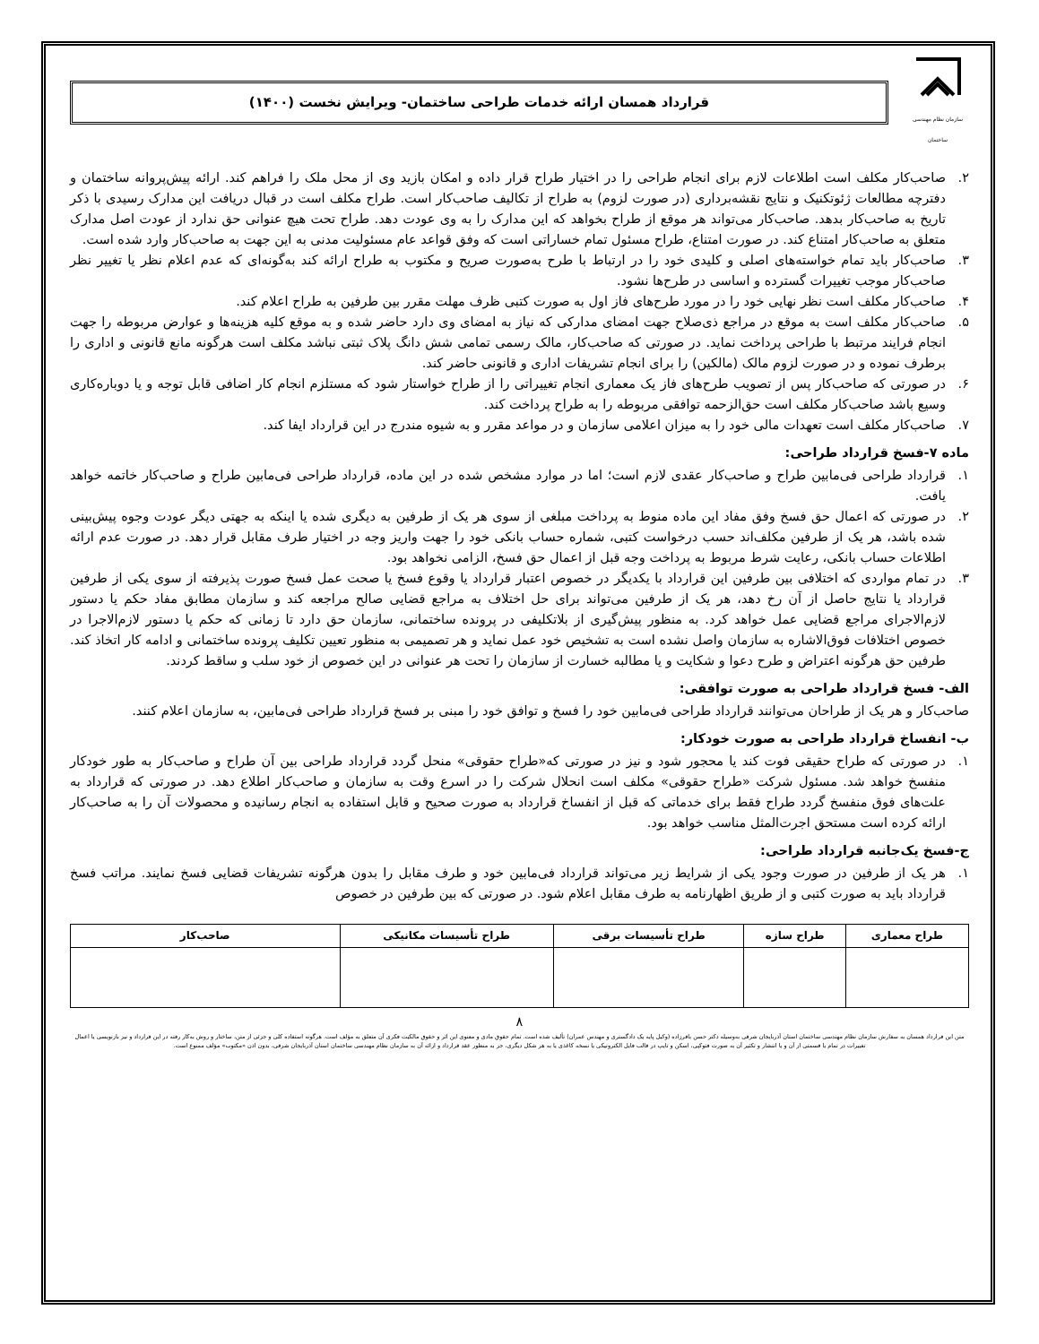سازمان نظام مهندسی ساختمان
قرارداد همسان ارائه خدمات طراحی ساختمان- ویرایش نخست (۱۴۰۰)
۲. صاحب‌کار مکلف است اطلاعات لازم برای انجام طراحی را در اختیار طراح قرار داده و امکان بازید وی از محل ملک را فراهم کند. ارائه پیش‌پروانه ساختمان و دفترچه مطالعات ژئوتکنیک و نتایج نقشه‌برداری (در صورت لزوم) به طراح از تکالیف صاحب‌کار است. طراح مکلف است در قبال دریافت این مدارک رسیدی با ذکر تاریخ به صاحب‌کار بدهد. صاحب‌کار می‌تواند هر موقع از طراح بخواهد که این مدارک را به وی عودت دهد. طراح تحت هیچ عنوانی حق ندارد از عودت اصل مدارک متعلق به صاحب‌کار امتناع کند. در صورت امتناع، طراح مسئول تمام خساراتی است که وفق قواعد عام مسئولیت مدنی به این جهت به صاحب‌کار وارد شده است.
۳. صاحب‌کار باید تمام خواسته‌های اصلی و کلیدی خود را در ارتباط با طرح به‌صورت صریح و مکتوب به طراح ارائه کند به‌گونه‌ای که عدم اعلام نظر یا تغییر نظر صاحب‌کار موجب تغییرات گسترده و اساسی در طرح‌ها نشود.
۴. صاحب‌کار مکلف است نظر نهایی خود را در مورد طرح‌های فاز اول به صورت کتبی ظرف مهلت مقرر بین طرفین به طراح اعلام کند.
۵. صاحب‌کار مکلف است به موقع در مراجع ذی‌صلاح جهت امضای مدارکی که نیاز به امضای وی دارد حاضر شده و به موقع کلیه هزینه‌ها و عوارض مربوطه را جهت انجام فرایند مرتبط با طراحی پرداخت نماید. در صورتی که صاحب‌کار، مالک رسمی تمامی شش دانگ پلاک ثبتی نباشد مکلف است هرگونه مانع قانونی و اداری را برطرف نموده و در صورت لزوم مالک (مالکین) را برای انجام تشریفات اداری و قانونی حاضر کند.
۶. در صورتی که صاحب‌کار پس از تصویب طرح‌های فاز یک معماری انجام تغییراتی را از طراح خواستار شود که مستلزم انجام کار اضافی قابل توجه و یا دوباره‌کاری وسیع باشد صاحب‌کار مکلف است حق‌الزحمه توافقی مربوطه را به طراح پرداخت کند.
۷. صاحب‌کار مکلف است تعهدات مالی خود را به میزان اعلامی سازمان و در مواعد مقرر و به شیوه مندرج در این قرارداد ایفا کند.
ماده ۷-فسخ قرارداد طراحی:
۱. قرارداد طراحی فی‌مابین طراح و صاحب‌کار عقدی لازم است؛ اما در موارد مشخص شده در این ماده، قرارداد طراحی فی‌مابین طراح و صاحب‌کار خاتمه خواهد یافت.
۲. در صورتی که اعمال حق فسخ وفق مفاد این ماده منوط به پرداخت مبلغی از سوی هر یک از طرفین به دیگری شده یا اینکه به جهتی دیگر عودت وجوه پیش‌بینی شده باشد، هر یک از طرفین مکلف‌اند حسب درخواست کتبی، شماره حساب بانکی خود را جهت واریز وجه در اختیار طرف مقابل قرار دهد. در صورت عدم ارائه اطلاعات حساب بانکی، رعایت شرط مربوط به پرداخت وجه قبل از اعمال حق فسخ، الزامی نخواهد بود.
۳. در تمام مواردی که اختلافی بین طرفین این قرارداد با یکدیگر در خصوص اعتبار قرارداد یا وقوع فسخ یا صحت عمل فسخ صورت پذیرفته از سوی یکی از طرفین قرارداد یا نتایج حاصل از آن رخ دهد، هر یک از طرفین می‌تواند برای حل اختلاف به مراجع قضایی صالح مراجعه کند و سازمان مطابق مفاد حکم یا دستور لازم‌الاجرای مراجع قضایی عمل خواهد کرد. به منظور پیش‌گیری از بلاتکلیفی در پرونده ساختمانی، سازمان حق دارد تا زمانی که حکم یا دستور لازم‌الاجرا در خصوص اختلافات فوق‌الاشاره به سازمان واصل نشده است به تشخیص خود عمل نماید و هر تصمیمی به منظور تعیین تکلیف پرونده ساختمانی و ادامه کار اتخاذ کند. طرفین حق هرگونه اعتراض و طرح دعوا و شکایت و یا مطالبه خسارت از سازمان را تحت هر عنوانی در این خصوص از خود سلب و ساقط کردند.
الف- فسخ قرارداد طراحی به صورت توافقی:
صاحب‌کار و هر یک از طراحان می‌توانند قرارداد طراحی فی‌مابین خود را فسخ و توافق خود را مبنی بر فسخ قرارداد طراحی فی‌مابین، به سازمان اعلام کنند.
ب- انفساخ قرارداد طراحی به صورت خودکار:
۱. در صورتی که طراح حقیقی فوت کند یا محجور شود و نیز در صورتی که«طراح حقوقی» منحل گردد قرارداد طراحی بین آن طراح و صاحب‌کار به طور خودکار منفسخ خواهد شد. مسئول شرکت «طراح حقوقی» مکلف است انحلال شرکت را در اسرع وقت به سازمان و صاحب‌کار اطلاع دهد. در صورتی که قرارداد به علت‌های فوق منفسخ گردد طراح فقط برای خدماتی که قبل از انفساخ قرارداد به صورت صحیح و قابل استفاده به انجام رسانیده و محصولات آن را به صاحب‌کار ارائه کرده است مستحق اجرت‌المثل مناسب خواهد بود.
ج-فسخ یک‌جانبه قرارداد طراحی:
۱. هر یک از طرفین در صورت وجود یکی از شرایط زیر می‌تواند قرارداد فی‌مابین خود و طرف مقابل را بدون هرگونه تشریفات قضایی فسخ نمایند. مراتب فسخ قرارداد باید به صورت کتبی و از طریق اظهارنامه به طرف مقابل اعلام شود. در صورتی که بین طرفین در خصوص
| طراح معماری | طراح سازه | طراح تأسیسات برقی | طراح تأسیسات مکانیکی | صاحب‌کار |
| --- | --- | --- | --- | --- |
۸
متن این قرارداد همسان به سفارش سازمان نظام مهندسی ساختمان استان آذربایجان شرقی به‌وسیله دکتر حسن باقرزاده (وکیل پایه یک دادگستری و مهندس عمران) تألیف شده است. تمام حقوق مادی و معنوی این اثر و حقوق مالکیت فکری آن متعلق به مؤلف است. هرگونه استفاده کلی و جزئی از متن، ساختار و روش به‌کار رفته در این قرارداد و نیز بازنویسی یا اعمال تغییرات در تمام یا قسمتی از آن و یا انتشار و تکثیر آن به صورت فتوکپی، اسکن و تایپ در قالب فایل الکترونیکی یا نسخه کاغذی یا به هر شکل دیگری، جز به منظور عقد قرارداد و ارائه آن به سازمان نظام مهندسی ساختمان استان آذربایجان شرقی، بدون اذن «مکتوب» مؤلف ممنوع است.